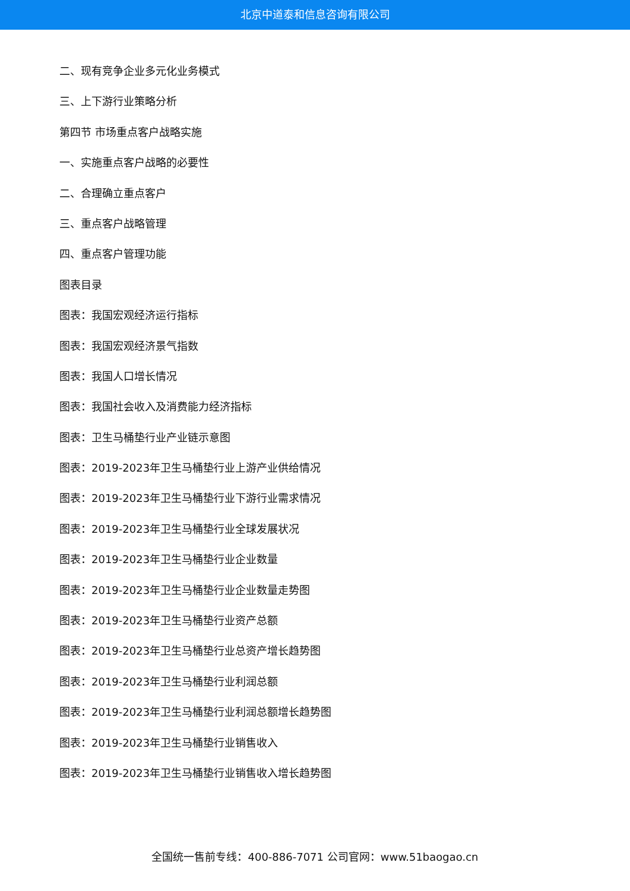北京中道泰和信息咨询有限公司
二、现有竞争企业多元化业务模式
三、上下游行业策略分析
第四节 市场重点客户战略实施
一、实施重点客户战略的必要性
二、合理确立重点客户
三、重点客户战略管理
四、重点客户管理功能
图表目录
图表：我国宏观经济运行指标
图表：我国宏观经济景气指数
图表：我国人口增长情况
图表：我国社会收入及消费能力经济指标
图表：卫生马桶垫行业产业链示意图
图表：2019-2023年卫生马桶垫行业上游产业供给情况
图表：2019-2023年卫生马桶垫行业下游行业需求情况
图表：2019-2023年卫生马桶垫行业全球发展状况
图表：2019-2023年卫生马桶垫行业企业数量
图表：2019-2023年卫生马桶垫行业企业数量走势图
图表：2019-2023年卫生马桶垫行业资产总额
图表：2019-2023年卫生马桶垫行业总资产增长趋势图
图表：2019-2023年卫生马桶垫行业利润总额
图表：2019-2023年卫生马桶垫行业利润总额增长趋势图
图表：2019-2023年卫生马桶垫行业销售收入
图表：2019-2023年卫生马桶垫行业销售收入增长趋势图
全国统一售前专线：400-886-7071 公司官网：www.51baogao.cn